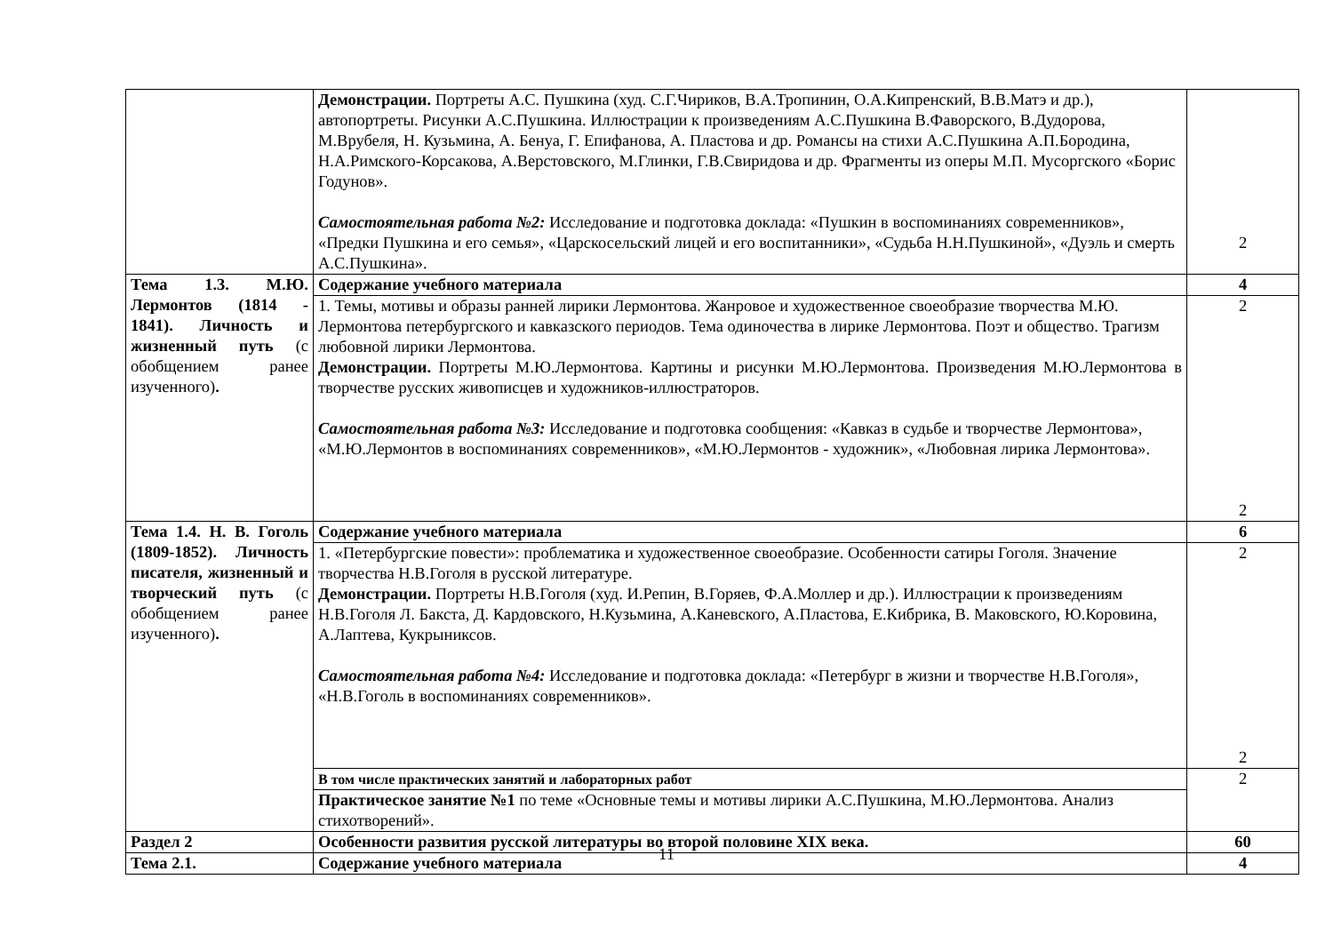| | Демонстрации. Портреты А.С. Пушкина (худ. С.Г.Чириков, В.А.Тропинин, О.А.Кипренский, В.В.Матэ и др.), автопортреты. Рисунки А.С.Пушкина. Иллюстрации к произведениям А.С.Пушкина В.Фаворского, В.Дудорова, М.Врубеля, Н. Кузьмина, А. Бенуа, Г. Епифанова, А. Пластова и др. Романсы на стихи А.С.Пушкина А.П.Бородина, Н.А.Римского-Корсакова, А.Верстовского, М.Глинки, Г.В.Свиридова и др. Фрагменты из оперы М.П. Мусоргского «Борис Годунов». Самостоятельная работа №2: Исследование и подготовка доклада: «Пушкин в воспоминаниях современников», «Предки Пушкина и его семья», «Царскосельский лицей и его воспитанники», «Судьба Н.Н.Пушкиной», «Дуэль и смерть А.С.Пушкина». | 2 |
| Тема 1.3. М.Ю. Лермонтов (1814 - 1841). Личность и жизненный путь (с обобщением ранее изученного) . | Содержание учебного материала | 4 |
| | 1. Темы, мотивы и образы ранней лирики Лермонтова. Жанровое и художественное своеобразие творчества М.Ю. Лермонтова петербургского и кавказского периодов. Тема одиночества в лирике Лермонтова. Поэт и общество. Трагизм любовной лирики Лермонтова. Демонстрации. Портреты М.Ю.Лермонтова. Картины и рисунки М.Ю.Лермонтова. Произведения М.Ю.Лермонтова в творчестве русских живописцев и художников-иллюстраторов. Самостоятельная работа №3: Исследование и подготовка сообщения: «Кавказ в судьбе и творчестве Лермонтова», «М.Ю.Лермонтов в воспоминаниях современников», «М.Ю.Лермонтов - художник», «Любовная лирика Лермонтова». | 2 2 |
| Тема 1.4. Н. В. Гоголь (1809-1852). Личность писателя, жизненный и творческий путь (с обобщением ранее изученного) . | Содержание учебного материала | 6 |
| | 1. «Петербургские повести»: проблематика и художественное своеобразие. Особенности сатиры Гоголя. Значение творчества Н.В.Гоголя в русской литературе. Демонстрации. Портреты Н.В.Гоголя (худ. И.Репин, В.Горяев, Ф.А.Моллер и др.). Иллюстрации к произведениям Н.В.Гоголя Л. Бакста, Д. Кардовского, Н.Кузьмина, А.Каневского, А.Пластова, Е.Кибрика, В. Маковского, Ю.Коровина, А.Лаптева, Кукрыниксов. Самостоятельная работа №4: Исследование и подготовка доклада: «Петербург в жизни и творчестве Н.В.Гоголя», «Н.В.Гоголь в воспоминаниях современников». | 2 2 |
| | В том числе практических занятий и лабораторных работ | 2 |
| | Практическое занятие №1 по теме «Основные темы и мотивы лирики А.С.Пушкина, М.Ю.Лермонтова. Анализ стихотворений». | |
| Раздел 2 | Особенности развития русской литературы во второй половине XIX века. | 60 |
| Тема 2.1. | Содержание учебного материала | 4 |
11